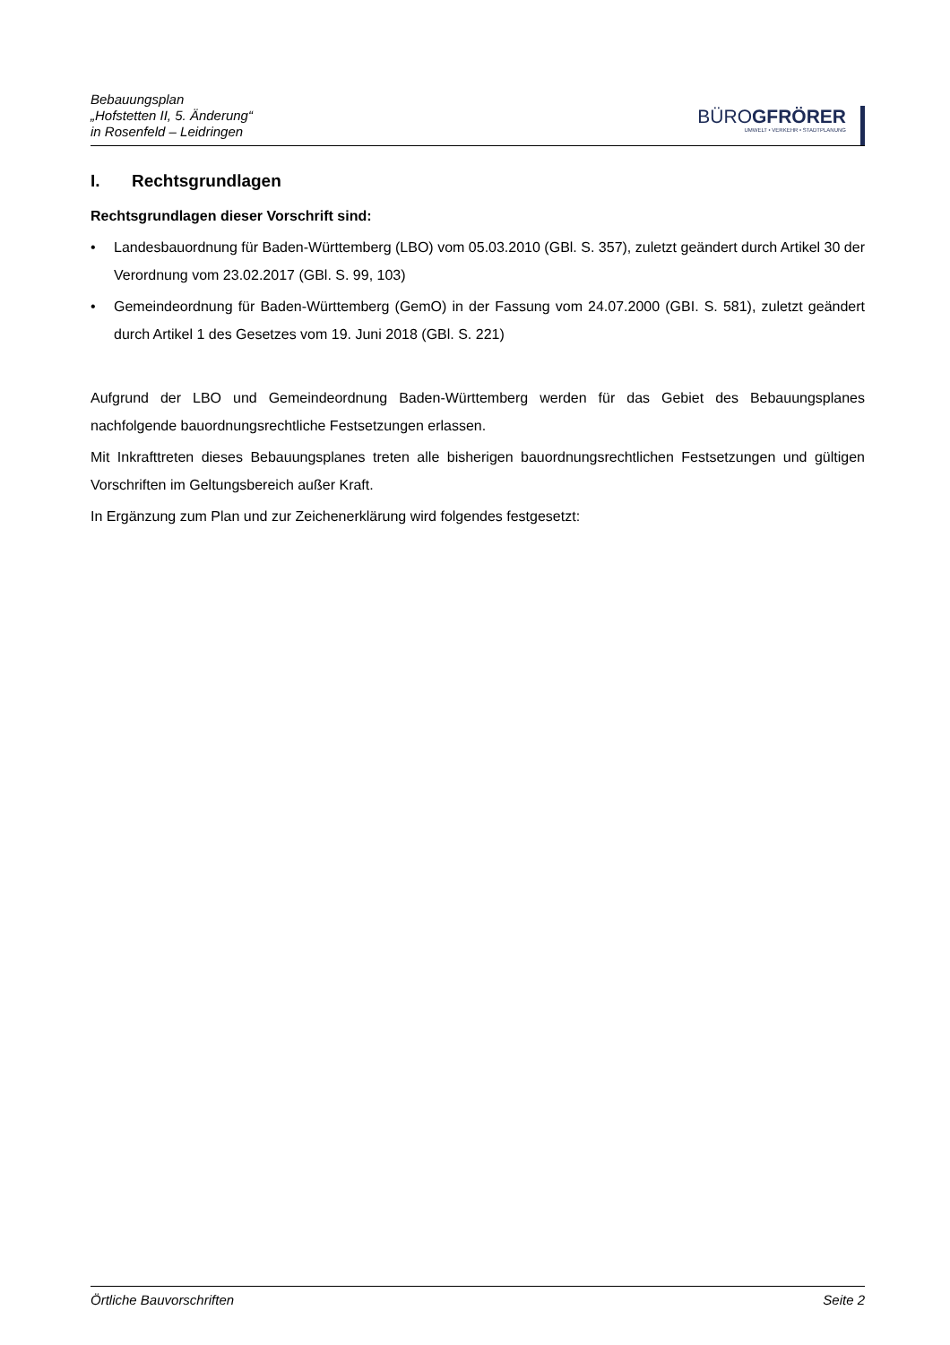Bebauungsplan
„Hofstetten II, 5. Änderung“
in Rosenfeld – Leidringen
BÜROGFRÖRER
UMWELT • VERKEHR • STADTPLANUNG
I. Rechtsgrundlagen
Rechtsgrundlagen dieser Vorschrift sind:
• Landesbauordnung für Baden-Württemberg (LBO) vom 05.03.2010 (GBl. S. 357), zuletzt geändert durch Artikel 30 der Verordnung vom 23.02.2017 (GBl. S. 99, 103)
• Gemeindeordnung für Baden-Württemberg (GemO) in der Fassung vom 24.07.2000 (GBI. S. 581), zuletzt geändert durch Artikel 1 des Gesetzes vom 19. Juni 2018 (GBl. S. 221)
Aufgrund der LBO und Gemeindeordnung Baden-Württemberg werden für das Gebiet des Bebauungsplanes nachfolgende bauordnungsrechtliche Festsetzungen erlassen.
Mit Inkrafttreten dieses Bebauungsplanes treten alle bisherigen bauordnungsrechtlichen Festsetzungen und gültigen Vorschriften im Geltungsbereich außer Kraft.
In Ergänzung zum Plan und zur Zeichenerklärung wird folgendes festgesetzt:
Örtliche Bauvorschriften Seite 2